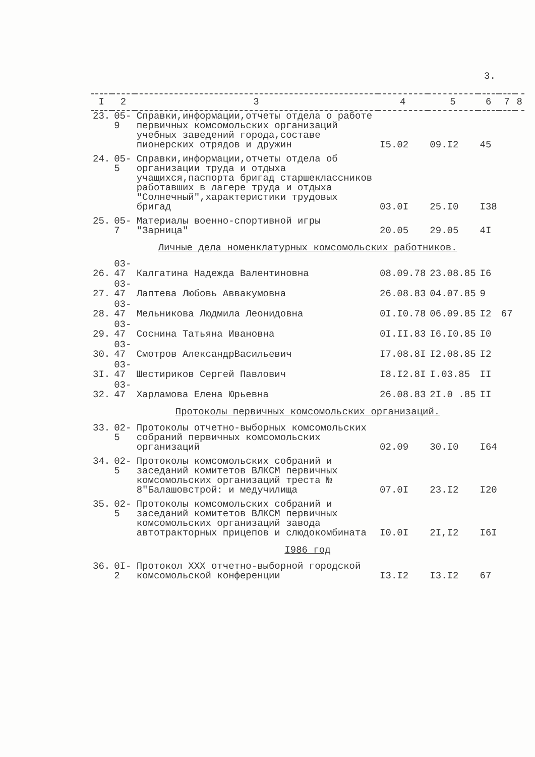3.
| I | 2 | 3 | 4 | 5 | 6 | 7 | 8 |
| --- | --- | --- | --- | --- | --- | --- | --- |
| 23. | 05-9 | Справки,информации,отчеты отдела о работе первичных комсомольских организаций учебных заведений города,составе пионерских отрядов и дружин | I5.02 | 09.I2 | 45 | | |
| 24. | 05-5 | Справки,информации,отчеты отдела об организации труда и отдыха учащихся,паспорта бригад старшеклассников работавших в лагере труда и отдыха "Солнечный",характеристики трудовых бригад | 03.0I | 25.I0 | I38 | | |
| 25. | 05-7 | Материалы военно-спортивной игры "Зарница" | 20.05 | 29.05 | 4I | | |
| Личные дела номенклатурных комсомольских работников. | | | | | | | |
| 26. | 03-47 | Калгатина Надежда Валентиновна | 08.09.78 | 23.08.85 | I6 | | |
| 27. | 03-47 | Лаптева Любовь Аввакумовна | 26.08.83 | 04.07.85 | 9 | | |
| 28. | 03-47 | Мельникова Людмила Леонидовна | 0I.I0.78 | 06.09.85 | I2 | 67 | |
| 29. | 03-47 | Соснина Татьяна Ивановна | 0I.II.83 | I6.I0.85 | I0 | | |
| 30. | 03-47 | Смотров АлександрВасильевич | I7.08.8I | I2.08.85 | I2 | | |
| 3I. | 03-47 | Шестириков Сергей Павлович | I8.I2.8I | I.03.85 | II | | |
| 32. | 03-47 | Харламова Елена Юрьевна | 26.08.83 | 2I.0 .85 | II | | |
| Протоколы первичных комсомольских организаций. | | | | | | | |
| 33. | 02-5 | Протоколы отчетно-выборных комсомольских собраний первичных комсомольских организаций | 02.09 | 30.I0 | I64 | | |
| 34. | 02-5 | Протоколы комсомольских собраний и заседаний комитетов ВЛКСМ первичных комсомольских организаций треста № 8"Балашовстрой: и медучилища | 07.0I | 23.I2 | I20 | | |
| 35. | 02-5 | Протоколы комсомольских собраний и заседаний комитетов ВЛКСМ первичных комсомольских организаций завода автотракторных прицепов и слюдокомбината | I0.0I | 2I,I2 | I6I | | |
| I986 год | | | | | | | |
| 36. | 0I-2 | Протокол XXX отчетно-выборной городской комсомольской конференции | I3.I2 | I3.I2 | 67 | | |